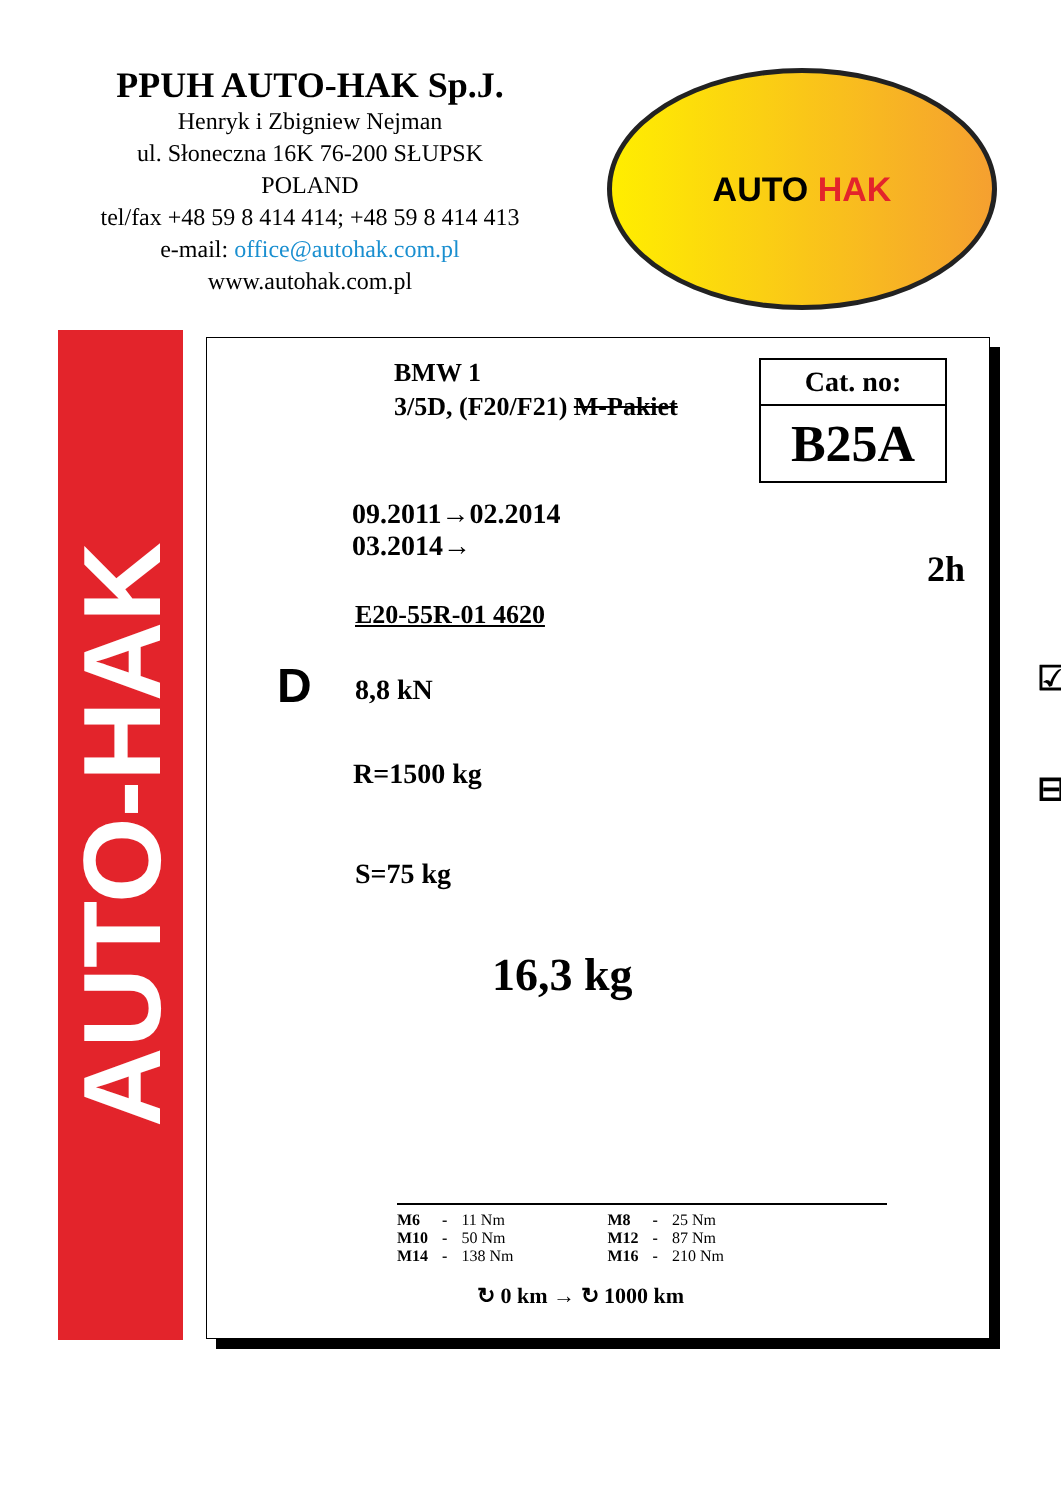PPUH AUTO-HAK Sp.J.
Henryk i Zbigniew Nejman
ul. Słoneczna 16K 76-200 SŁUPSK
POLAND
tel/fax +48 59 8 414 414; +48 59 8 414 413
e-mail: office@autohak.com.pl
www.autohak.com.pl
AUTO HAK
AUTO-HAK
BMW 1
3/5D, (F20/F21) M-Pakiet
Cat. no:
B25A
09.2011→02.2014
03.2014→
2h
E20-55R-01 4620
D 8,8 kN ☑
R=1500 kg ⊟
S=75 kg
16,3 kg
| M6 | - | 11 Nm | M8 | - | 25 Nm |
| M10 | - | 50 Nm | M12 | - | 87 Nm |
| M14 | - | 138 Nm | M16 | - | 210 Nm |
↻ 0 km → ↻ 1000 km